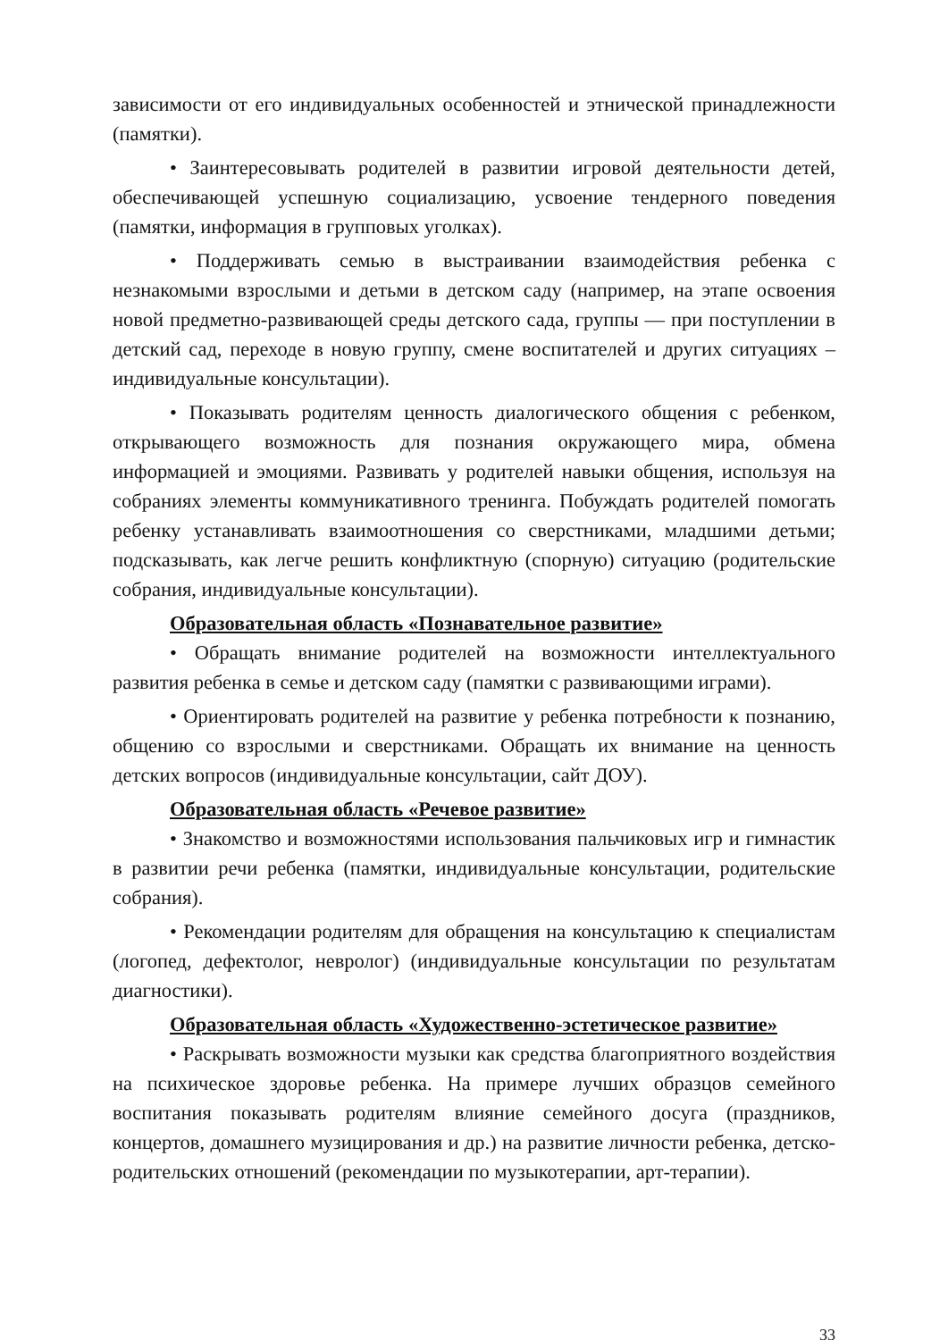зависимости от его индивидуальных особенностей и этнической принадлежности (памятки).
• Заинтересовывать родителей в развитии игровой деятельности детей, обеспечивающей успешную социализацию, усвоение тендерного поведения (памятки, информация в групповых уголках).
• Поддерживать семью в выстраивании взаимодействия ребенка с незнакомыми взрослыми и детьми в детском саду (например, на этапе освоения новой предметно-развивающей среды детского сада, группы — при поступлении в детский сад, переходе в новую группу, смене воспитателей и других ситуациях – индивидуальные консультации).
• Показывать родителям ценность диалогического общения с ребенком, открывающего возможность для познания окружающего мира, обмена информацией и эмоциями. Развивать у родителей навыки общения, используя на собраниях элементы коммуникативного тренинга. Побуждать родителей помогать ребенку устанавливать взаимоотношения со сверстниками, младшими детьми; подсказывать, как легче решить конфликтную (спорную) ситуацию (родительские собрания, индивидуальные консультации).
Образовательная область «Познавательное развитие»
• Обращать внимание родителей на возможности интеллектуального развития ребенка в семье и детском саду (памятки с развивающими играми).
• Ориентировать родителей на развитие у ребенка потребности к познанию, общению со взрослыми и сверстниками. Обращать их внимание на ценность детских вопросов (индивидуальные консультации, сайт ДОУ).
Образовательная область «Речевое развитие»
• Знакомство и возможностями использования пальчиковых игр и гимнастик в развитии речи ребенка (памятки, индивидуальные консультации, родительские собрания).
• Рекомендации родителям для обращения на консультацию к специалистам (логопед, дефектолог, невролог) (индивидуальные консультации по результатам диагностики).
Образовательная область «Художественно-эстетическое развитие»
• Раскрывать возможности музыки как средства благоприятного воздействия на психическое здоровье ребенка. На примере лучших образцов семейного воспитания показывать родителям влияние семейного досуга (праздников, концертов, домашнего музицирования и др.) на развитие личности ребенка, детско-родительских отношений (рекомендации по музыкотерапии, арт-терапии).
33